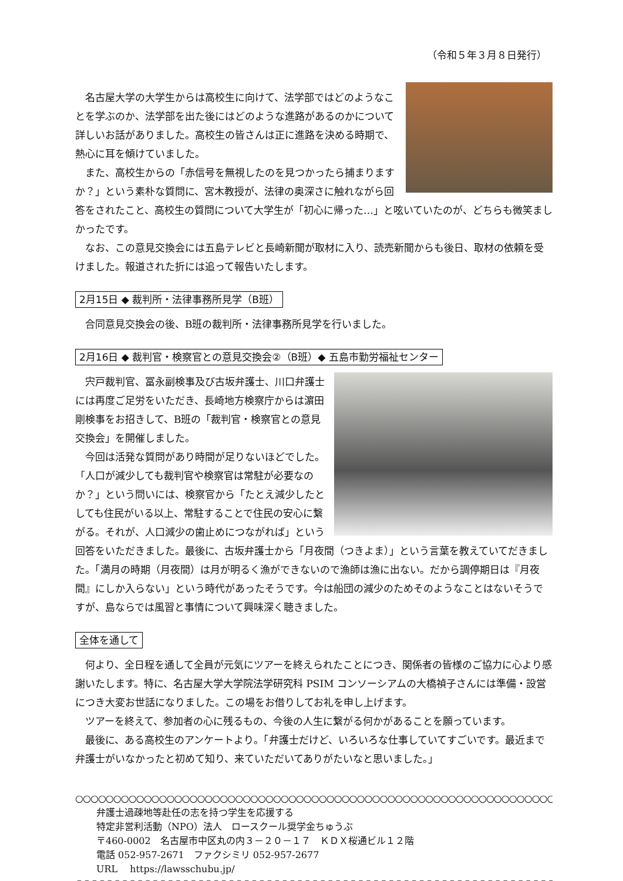（令和５年３月８日発行）
名古屋大学の大学生からは高校生に向けて、法学部ではどのようなことを学ぶのか、法学部を出た後にはどのような進路があるのかについて詳しいお話がありました。高校生の皆さんは正に進路を決める時期で、熱心に耳を傾けていました。
また、高校生からの「赤信号を無視したのを見つかったら捕まりますか？」という素朴な質問に、宮木教授が、法律の奥深さに触れながら回答をされたこと、高校生の質問について大学生が「初心に帰った…」と呟いていたのが、どちらも微笑ましかったです。
なお、この意見交換会には五島テレビと長崎新聞が取材に入り、読売新聞からも後日、取材の依頼を受けました。報道された折には追って報告いたします。
2月15日 ◆ 裁判所・法律事務所見学（B班）
合同意見交換会の後、B班の裁判所・法律事務所見学を行いました。
2月16日 ◆ 裁判官・検察官との意見交換会②（B班）◆ 五島市勤労福祉センター
宍戸裁判官、冨永副検事及び古坂弁護士、川口弁護士には再度ご足労をいただき、長崎地方検察庁からは濵田剛検事をお招きして、B班の「裁判官・検察官との意見交換会」を開催しました。
今回は活発な質問があり時間が足りないほどでした。「人口が減少しても裁判官や検察官は常駐が必要なのか？」という問いには、検察官から「たとえ減少したとしても住民がいる以上、常駐することで住民の安心に繋がる。それが、人口減少の歯止めにつながれば」という回答をいただきました。最後に、古坂弁護士から「月夜間（つきよま）」という言葉を教えていてだきました。「満月の時期（月夜間）は月が明るく漁ができないので漁師は漁に出ない。だから調停期日は『月夜間』にしか入らない」という時代があったそうです。今は船団の減少のためそのようなことはないそうですが、島ならでは風習と事情について興味深く聴きました。
全体を通して
何より、全日程を通して全員が元気にツアーを終えられたことにつき、関係者の皆様のご協力に心より感謝いたします。特に、名古屋大学大学院法学研究科 PSIM コンソーシアムの大橋禎子さんには準備・設営につき大変お世話になりました。この場をお借りしてお礼を申し上げます。
ツアーを終えて、参加者の心に残るもの、今後の人生に繋がる何かがあることを願っています。
最後に、ある高校生のアンケートより。「弁護士だけど、いろいろな仕事していてすごいです。最近まで弁護士がいなかったと初めて知り、来ていただいてありがたいなと思いました。」
○○○○○○○○○○○○○○○○○○○○○○○○○○○○○○○○○○○○○○○○○○○○○○○○○○○○○○○○○○○○○○○○
弁護士過疎地等赴任の志を持つ学生を応援する
特定非営利活動（NPO）法人　ロースクール奨学金ちゅうぶ
〒460-0002　名古屋市中区丸の内３－２０－１７　ＫＤＸ桜通ビル１２階
電話 052-957-2671　ファクシミリ 052-957-2677
URL　 https://lawsschubu.jp/
○○○○○○○○○○○○○○○○○○○○○○○○○○○○○○○○○○○○○○○○○○○○○○○○○○○○○○○○○○○○○○○○